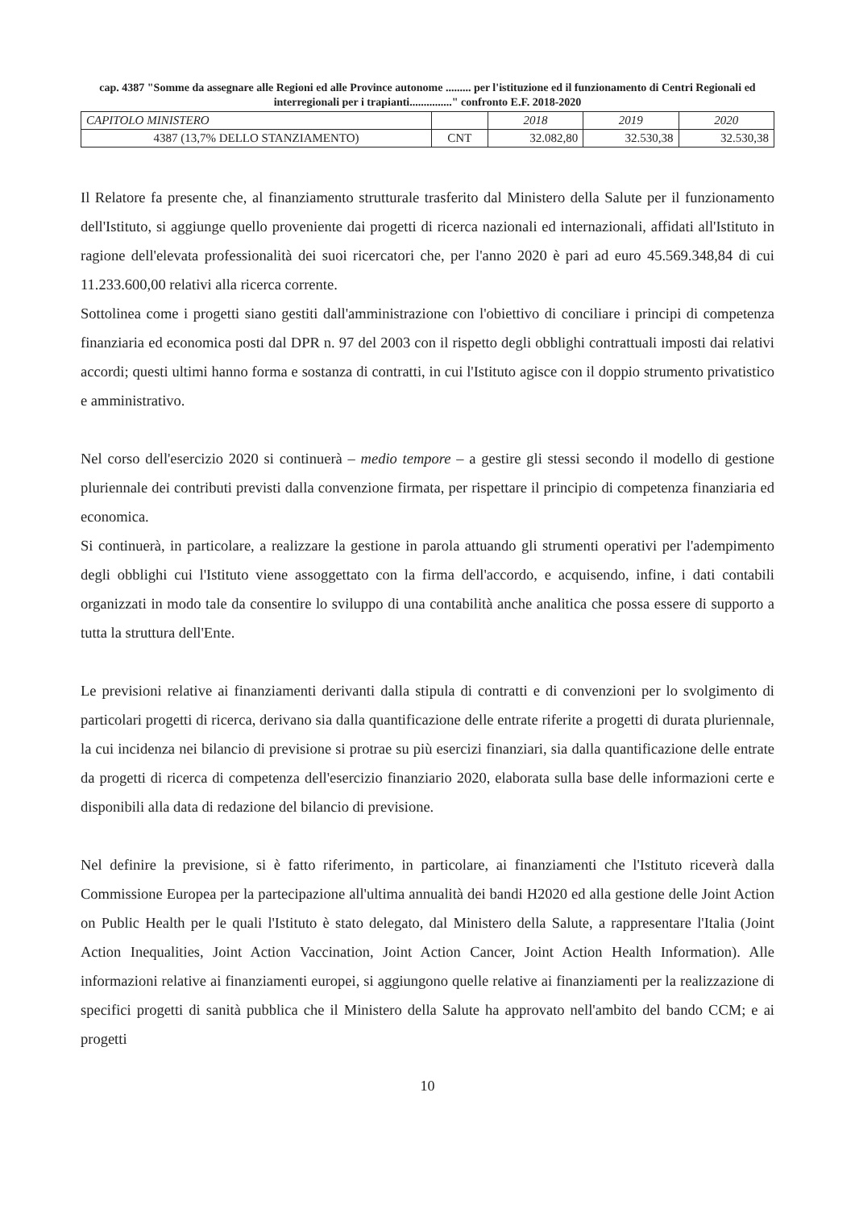cap. 4387 "Somme da assegnare alle Regioni ed alle Province autonome ......... per l'istituzione ed il funzionamento di Centri Regionali ed interregionali per i trapianti..............." confronto E.F. 2018-2020
| CAPITOLO MINISTERO | | 2018 | 2019 | 2020 |
| --- | --- | --- | --- | --- |
| 4387 (13,7% DELLO STANZIAMENTO) | CNT | 32.082,80 | 32.530,38 | 32.530,38 |
Il Relatore fa presente che, al finanziamento strutturale trasferito dal Ministero della Salute per il funzionamento dell'Istituto, si aggiunge quello proveniente dai progetti di ricerca nazionali ed internazionali, affidati all'Istituto in ragione dell'elevata professionalità dei suoi ricercatori che, per l'anno 2020 è pari ad euro 45.569.348,84 di cui 11.233.600,00 relativi alla ricerca corrente.
Sottolinea come i progetti siano gestiti dall'amministrazione con l'obiettivo di conciliare i principi di competenza finanziaria ed economica posti dal DPR n. 97 del 2003 con il rispetto degli obblighi contrattuali imposti dai relativi accordi; questi ultimi hanno forma e sostanza di contratti, in cui l'Istituto agisce con il doppio strumento privatistico e amministrativo.
Nel corso dell'esercizio 2020 si continuerà – medio tempore – a gestire gli stessi secondo il modello di gestione pluriennale dei contributi previsti dalla convenzione firmata, per rispettare il principio di competenza finanziaria ed economica.
Si continuerà, in particolare, a realizzare la gestione in parola attuando gli strumenti operativi per l'adempimento degli obblighi cui l'Istituto viene assoggettato con la firma dell'accordo, e acquisendo, infine, i dati contabili organizzati in modo tale da consentire lo sviluppo di una contabilità anche analitica che possa essere di supporto a tutta la struttura dell'Ente.
Le previsioni relative ai finanziamenti derivanti dalla stipula di contratti e di convenzioni per lo svolgimento di particolari progetti di ricerca, derivano sia dalla quantificazione delle entrate riferite a progetti di durata pluriennale, la cui incidenza nei bilancio di previsione si protrae su più esercizi finanziari, sia dalla quantificazione delle entrate da progetti di ricerca di competenza dell'esercizio finanziario 2020, elaborata sulla base delle informazioni certe e disponibili alla data di redazione del bilancio di previsione.
Nel definire la previsione, si è fatto riferimento, in particolare, ai finanziamenti che l'Istituto riceverà dalla Commissione Europea per la partecipazione all'ultima annualità dei bandi H2020 ed alla gestione delle Joint Action on Public Health per le quali l'Istituto è stato delegato, dal Ministero della Salute, a rappresentare l'Italia (Joint Action Inequalities, Joint Action Vaccination, Joint Action Cancer, Joint Action Health Information). Alle informazioni relative ai finanziamenti europei, si aggiungono quelle relative ai finanziamenti per la realizzazione di specifici progetti di sanità pubblica che il Ministero della Salute ha approvato nell'ambito del bando CCM; e ai progetti
10